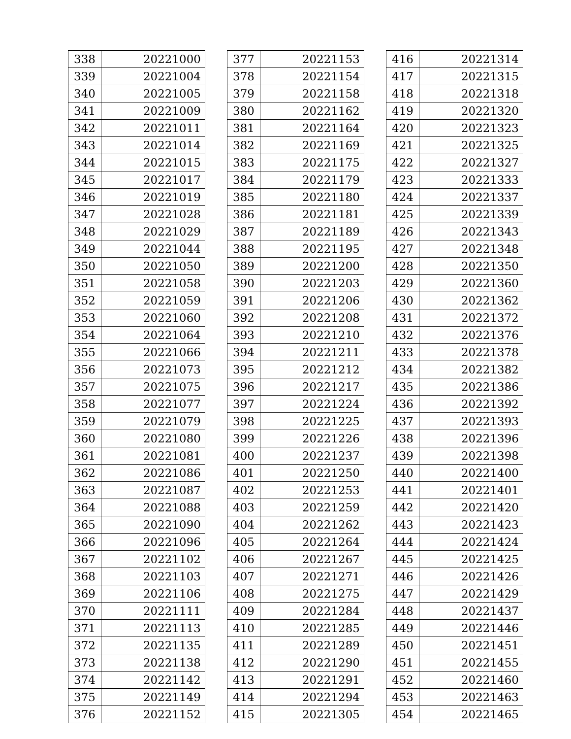| 338 | 20221000 |
| 339 | 20221004 |
| 340 | 20221005 |
| 341 | 20221009 |
| 342 | 20221011 |
| 343 | 20221014 |
| 344 | 20221015 |
| 345 | 20221017 |
| 346 | 20221019 |
| 347 | 20221028 |
| 348 | 20221029 |
| 349 | 20221044 |
| 350 | 20221050 |
| 351 | 20221058 |
| 352 | 20221059 |
| 353 | 20221060 |
| 354 | 20221064 |
| 355 | 20221066 |
| 356 | 20221073 |
| 357 | 20221075 |
| 358 | 20221077 |
| 359 | 20221079 |
| 360 | 20221080 |
| 361 | 20221081 |
| 362 | 20221086 |
| 363 | 20221087 |
| 364 | 20221088 |
| 365 | 20221090 |
| 366 | 20221096 |
| 367 | 20221102 |
| 368 | 20221103 |
| 369 | 20221106 |
| 370 | 20221111 |
| 371 | 20221113 |
| 372 | 20221135 |
| 373 | 20221138 |
| 374 | 20221142 |
| 375 | 20221149 |
| 376 | 20221152 |
| 377 | 20221153 |
| 378 | 20221154 |
| 379 | 20221158 |
| 380 | 20221162 |
| 381 | 20221164 |
| 382 | 20221169 |
| 383 | 20221175 |
| 384 | 20221179 |
| 385 | 20221180 |
| 386 | 20221181 |
| 387 | 20221189 |
| 388 | 20221195 |
| 389 | 20221200 |
| 390 | 20221203 |
| 391 | 20221206 |
| 392 | 20221208 |
| 393 | 20221210 |
| 394 | 20221211 |
| 395 | 20221212 |
| 396 | 20221217 |
| 397 | 20221224 |
| 398 | 20221225 |
| 399 | 20221226 |
| 400 | 20221237 |
| 401 | 20221250 |
| 402 | 20221253 |
| 403 | 20221259 |
| 404 | 20221262 |
| 405 | 20221264 |
| 406 | 20221267 |
| 407 | 20221271 |
| 408 | 20221275 |
| 409 | 20221284 |
| 410 | 20221285 |
| 411 | 20221289 |
| 412 | 20221290 |
| 413 | 20221291 |
| 414 | 20221294 |
| 415 | 20221305 |
| 416 | 20221314 |
| 417 | 20221315 |
| 418 | 20221318 |
| 419 | 20221320 |
| 420 | 20221323 |
| 421 | 20221325 |
| 422 | 20221327 |
| 423 | 20221333 |
| 424 | 20221337 |
| 425 | 20221339 |
| 426 | 20221343 |
| 427 | 20221348 |
| 428 | 20221350 |
| 429 | 20221360 |
| 430 | 20221362 |
| 431 | 20221372 |
| 432 | 20221376 |
| 433 | 20221378 |
| 434 | 20221382 |
| 435 | 20221386 |
| 436 | 20221392 |
| 437 | 20221393 |
| 438 | 20221396 |
| 439 | 20221398 |
| 440 | 20221400 |
| 441 | 20221401 |
| 442 | 20221420 |
| 443 | 20221423 |
| 444 | 20221424 |
| 445 | 20221425 |
| 446 | 20221426 |
| 447 | 20221429 |
| 448 | 20221437 |
| 449 | 20221446 |
| 450 | 20221451 |
| 451 | 20221455 |
| 452 | 20221460 |
| 453 | 20221463 |
| 454 | 20221465 |